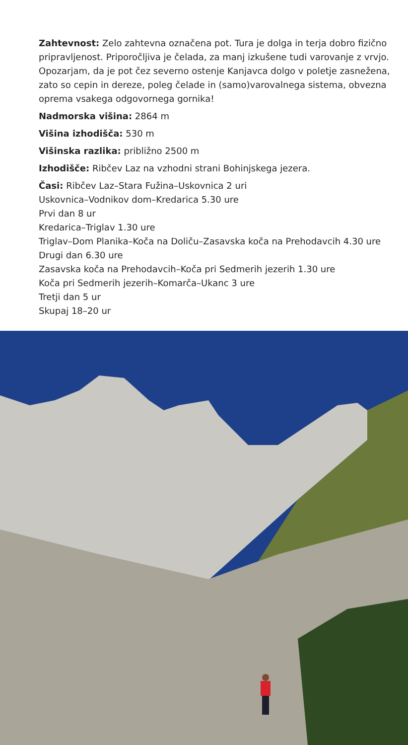Zahtevnost: Zelo zahtevna označena pot. Tura je dolga in terja dobro fizično pripravljenost. Priporočljiva je čelada, za manj izkušene tudi varovanje z vrvjo. Opozarjam, da je pot čez severno ostenje Kanjavca dolgo v poletje zasnežena, zato so cepin in dereze, poleg čelade in (samo)varovalnega sistema, obvezna oprema vsakega odgovornega gornika!
Nadmorska višina: 2864 m
Višina izhodišča: 530 m
Višinska razlika: približno 2500 m
Izhodišče: Ribčev Laz na vzhodni strani Bohinjskega jezera.
Časi: Ribčev Laz–Stara Fužina–Uskovnica 2 uri
Uskovnica–Vodnikov dom–Kredarica 5.30 ure
Prvi dan 8 ur
Kredarica–Triglav 1.30 ure
Triglav–Dom Planika–Koča na Doliču–Zasavska koča na Prehodavcih 4.30 ure
Drugi dan 6.30 ure
Zasavska koča na Prehodavcih–Koča pri Sedmerih jezerih 1.30 ure
Koča pri Sedmerih jezerih–Komarča–Ukanc 3 ure
Tretji dan 5 ur
Skupaj 18–20 ur